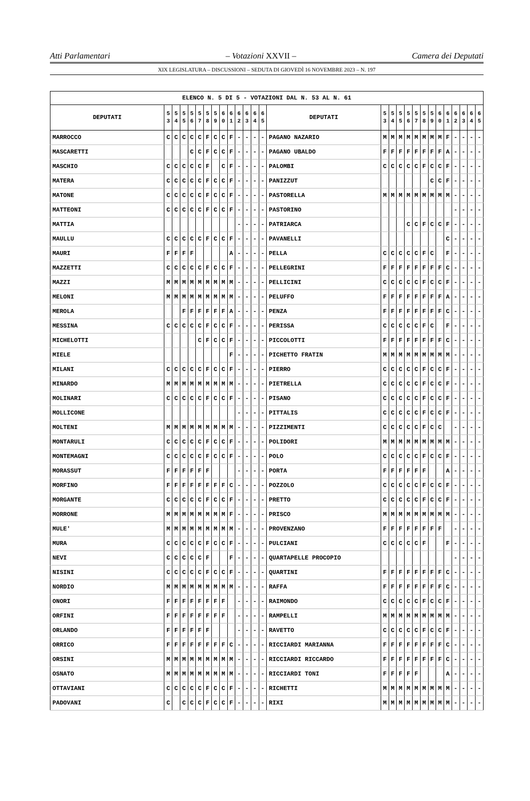Atti Parlamentari – Votazioni XXVII – Camera dei Deputati
XIX LEGISLATURA – DISCUSSIONI – SEDUTA DI GIOVEDÌ 16 NOVEMBRE 2023 – N. 197
| ELENCO N. 5 DI 5 - VOTAZIONI DAL N. 53 AL N. 61 | | | | | | | | | | | | | | | | | | | | | | | | | | | |
| --- | --- | --- | --- | --- | --- | --- | --- | --- | --- | --- | --- | --- | --- | --- | --- | --- | --- | --- | --- | --- | --- | --- | --- | --- | --- | --- | --- |
| DEPUTATI | 5 3 | 5 4 | 5 5 | 5 6 | 5 7 | 5 8 | 5 9 | 6 0 | 6 1 | 6 2 | 6 3 | 6 4 | 6 5 | DEPUTATI | 5 3 | 5 4 | 5 5 | 5 6 | 5 7 | 5 8 | 5 9 | 6 0 | 6 1 | 6 2 | 6 3 | 6 4 | 6 5 |
| MARROCCO | C | C | C | C | C | F | C | C | F | - | - | - | - | PAGANO NAZARIO | M | M | M | M | M | M | M | M | F | - | - | - | - |
| MASCARETTI | | | | C | C | F | C | C | F | - | - | - | - | PAGANO UBALDO | F | F | F | F | F | F | F | F | A | - | - | - | - |
| MASCHIO | C | C | C | C | C | F | | C | F | - | - | - | - | PALOMBI | C | C | C | C | C | F | C | C | F | - | - | - | - |
| MATERA | C | C | C | C | C | F | C | C | F | - | - | - | - | PANIZZUT | | | | | | | C | C | F | - | - | - | - |
| MATONE | C | C | C | C | C | F | C | C | F | - | - | - | - | PASTORELLA | M | M | M | M | M | M | M | M | M | - | - | - | - |
| MATTEONI | C | C | C | C | C | F | C | C | F | - | - | - | - | PASTORINO | | | | | | | | | | - | - | - | - |
| MATTIA | | | | | | | | | | - | - | - | - | PATRIARCA | | | | C | C | F | C | C | F | - | - | - | - |
| MAULLU | C | C | C | C | C | F | C | C | F | - | - | - | - | PAVANELLI | | | | | | | | | C | - | - | - | - |
| MAURI | F | F | F | F | | | | | A | - | - | - | - | PELLA | C | C | C | C | C | F | C | | F | - | - | - | - |
| MAZZETTI | C | C | C | C | C | F | C | C | F | - | - | - | - | PELLEGRINI | F | F | F | F | F | F | F | F | C | - | - | - | - |
| MAZZI | M | M | M | M | M | M | M | M | M | - | - | - | - | PELLICINI | C | C | C | C | C | F | C | C | F | - | - | - | - |
| MELONI | M | M | M | M | M | M | M | M | M | - | - | - | - | PELUFFO | F | F | F | F | F | F | F | F | A | - | - | - | - |
| MEROLA | | | F | F | F | F | F | F | A | - | - | - | - | PENZA | F | F | F | F | F | F | F | F | C | - | - | - | - |
| MESSINA | C | C | C | C | C | F | C | C | F | - | - | - | - | PERISSA | C | C | C | C | C | F | C | | F | - | - | - | - |
| MICHELOTTI | | | | | C | F | C | C | F | - | - | - | - | PICCOLOTTI | F | F | F | F | F | F | F | F | C | - | - | - | - |
| MIELE | | | | | | | | | F | - | - | - | - | PICHETTO FRATIN | M | M | M | M | M | M | M | M | M | - | - | - | - |
| MILANI | C | C | C | C | C | F | C | C | F | - | - | - | - | PIERRO | C | C | C | C | C | F | C | C | F | - | - | - | - |
| MINARDO | M | M | M | M | M | M | M | M | M | - | - | - | - | PIETRELLA | C | C | C | C | C | F | C | C | F | - | - | - | - |
| MOLINARI | C | C | C | C | C | F | C | C | F | - | - | - | - | PISANO | C | C | C | C | C | F | C | C | F | - | - | - | - |
| MOLLICONE | | | | | | | | | | - | - | - | - | PITTALIS | C | C | C | C | C | F | C | C | F | - | - | - | - |
| MOLTENI | M | M | M | M | M | M | M | M | M | - | - | - | - | PIZZIMENTI | C | C | C | C | C | F | C | C | | - | - | - | - |
| MONTARULI | C | C | C | C | C | F | C | C | F | - | - | - | - | POLIDORI | M | M | M | M | M | M | M | M | M | - | - | - | - |
| MONTEMAGNI | C | C | C | C | C | F | C | C | F | - | - | - | - | POLO | C | C | C | C | C | F | C | C | F | - | - | - | - |
| MORASSUT | F | F | F | F | F | F | | | | - | - | - | - | PORTA | F | F | F | F | F | F | | | A | - | - | - | - |
| MORFINO | F | F | F | F | F | F | F | F | C | - | - | - | - | POZZOLO | C | C | C | C | C | F | C | C | F | - | - | - | - |
| MORGANTE | C | C | C | C | C | F | C | C | F | - | - | - | - | PRETTO | C | C | C | C | C | F | C | C | F | - | - | - | - |
| MORRONE | M | M | M | M | M | M | M | M | F | - | - | - | - | PRISCO | M | M | M | M | M | M | M | M | M | - | - | - | - |
| MULE' | M | M | M | M | M | M | M | M | M | - | - | - | - | PROVENZANO | F | F | F | F | F | F | F | F | | - | - | - | - |
| MURA | C | C | C | C | C | F | C | C | F | - | - | - | - | PULCIANI | C | C | C | C | C | F | | | F | - | - | - | - |
| NEVI | C | C | C | C | C | F | | | F | - | - | - | - | QUARTAPELLE PROCOPIO | | | | | | | | | | - | - | - | - |
| NISINI | C | C | C | C | C | F | C | C | F | - | - | - | - | QUARTINI | F | F | F | F | F | F | F | F | C | - | - | - | - |
| NORDIO | M | M | M | M | M | M | M | M | M | - | - | - | - | RAFFA | F | F | F | F | F | F | F | F | C | - | - | - | - |
| ONORI | F | F | F | F | F | F | F | F | | - | - | - | - | RAIMONDO | C | C | C | C | C | F | C | C | F | - | - | - | - |
| ORFINI | F | F | F | F | F | F | F | F | | - | - | - | - | RAMPELLI | M | M | M | M | M | M | M | M | M | - | - | - | - |
| ORLANDO | F | F | F | F | F | F | | | | - | - | - | - | RAVETTO | C | C | C | C | C | F | C | C | F | - | - | - | - |
| ORRICO | F | F | F | F | F | F | F | F | C | - | - | - | - | RICCIARDI MARIANNA | F | F | F | F | F | F | F | F | C | - | - | - | - |
| ORSINI | M | M | M | M | M | M | M | M | M | - | - | - | - | RICCIARDI RICCARDO | F | F | F | F | F | F | F | F | C | - | - | - | - |
| OSNATO | M | M | M | M | M | M | M | M | M | - | - | - | - | RICCIARDI TONI | F | F | F | F | F | | | | A | - | - | - | - |
| OTTAVIANI | C | C | C | C | C | F | C | C | F | - | - | - | - | RICHETTI | M | M | M | M | M | M | M | M | M | - | - | - | - |
| PADOVANI | C | | C | C | C | F | C | C | F | - | - | - | - | RIXI | M | M | M | M | M | M | M | M | M | - | - | - | - |